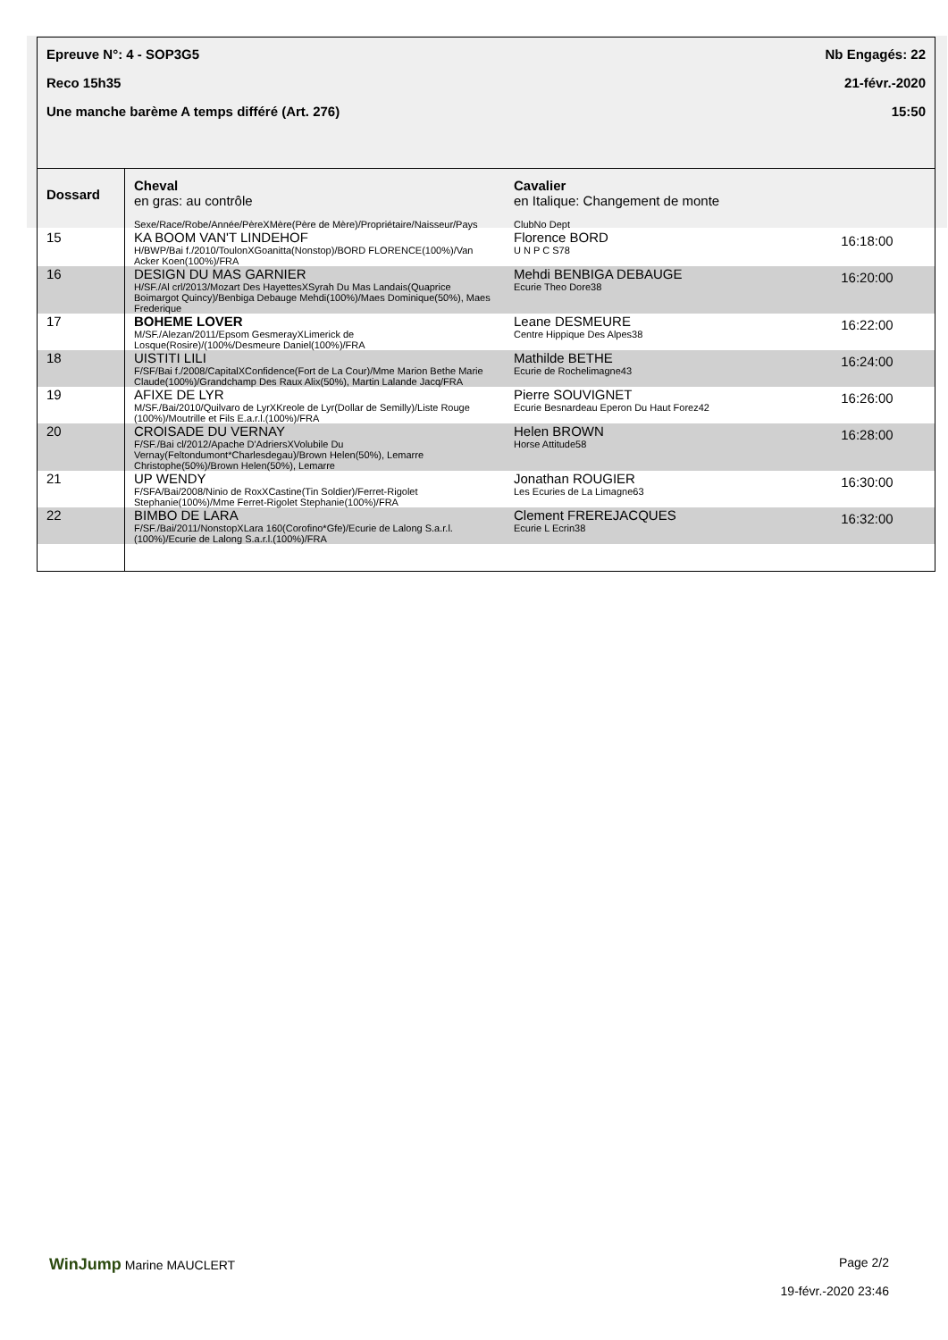Epreuve N°: 4 - SOP3G5
Reco 15h35
Une manche barème A temps différé (Art. 276)
Nb Engagés: 22
21-févr.-2020
15:50
| Dossard | Cheval en gras: au contrôle Sexe/Race/Robe/Année/PèreXMère(Père de Mère)/Propriétaire/Naisseur/Pays | Cavalier en Italique: Changement de monte ClubNo Dept | |
| 15 | KA BOOM VAN'T LINDEHOF H/BWP/Bai f./2010/ToulonXGoanitta(Nonstop)/BORD FLORENCE(100%)/Van Acker Koen(100%)/FRA | Florence BORD U N P C S78 | 16:18:00 |
| 16 | DESIGN DU MAS GARNIER H/SF./Al crl/2013/Mozart Des HayettesXSyrah Du Mas Landais(Quaprice Boimargot Quincy)/Benbiga Debauge Mehdi(100%)/Maes Dominique(50%), Maes Frederique | Mehdi BENBIGA DEBAUGE Ecurie Theo Dore38 | 16:20:00 |
| 17 | BOHEME LOVER M/SF./Alezan/2011/Epsom GesmerayXLimerick de Losque(Rosire)/(100%/Desmeure Daniel(100%)/FRA | Leane DESMEURE Centre Hippique Des Alpes38 | 16:22:00 |
| 18 | UISTITI LILI F/SF/Bai f./2008/CapitalXConfidence(Fort de La Cour)/Mme Marion Bethe Marie Claude(100%)/Grandchamp Des Raux Alix(50%), Martin Lalande Jacq/FRA | Mathilde BETHE Ecurie de Rochelimagne43 | 16:24:00 |
| 19 | AFIXE DE LYR M/SF./Bai/2010/Quilvaro de LyrXKreole de Lyr(Dollar de Semilly)/Liste Rouge (100%)/Moutrille et Fils E.a.r.l.(100%)/FRA | Pierre SOUVIGNET Ecurie Besnardeau Eperon Du Haut Forez42 | 16:26:00 |
| 20 | CROISADE DU VERNAY F/SF./Bai cl/2012/Apache D'AdriersXVolubile Du Vernay(Feltondumont*Charlesdegau)/Brown Helen(50%), Lemarre Christophe(50%)/Brown Helen(50%), Lemarre | Helen BROWN Horse Attitude58 | 16:28:00 |
| 21 | UP WENDY F/SFA/Bai/2008/Ninio de RoxXCastine(Tin Soldier)/Ferret-Rigolet Stephanie(100%)/Mme Ferret-Rigolet Stephanie(100%)/FRA | Jonathan ROUGIER Les Ecuries de La Limagne63 | 16:30:00 |
| 22 | BIMBO DE LARA F/SF./Bai/2011/NonstopXLara 160(Corofino*Gfe)/Ecurie de Lalong S.a.r.l.(100%)/Ecurie de Lalong S.a.r.l.(100%)/FRA | Clement FREREJACQUES Ecurie L Ecrin38 | 16:32:00 |
WinJump Marine MAUCLERT Page 2/2
19-févr.-2020 23:46